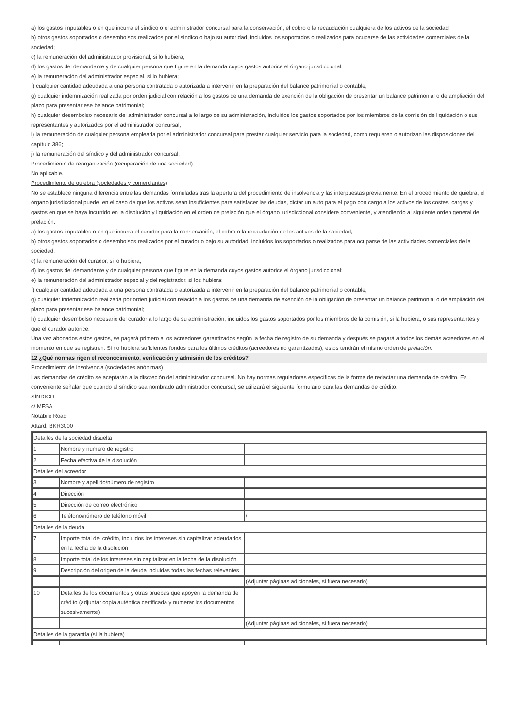a) los gastos imputables o en que incurra el síndico o el administrador concursal para la conservación, el cobro o la recaudación cualquiera de los activos de la sociedad;
b) otros gastos soportados o desembolsos realizados por el síndico o bajo su autoridad, incluidos los soportados o realizados para ocuparse de las actividades comerciales de la sociedad;
c) la remuneración del administrador provisional, si lo hubiera;
d) los gastos del demandante y de cualquier persona que figure en la demanda cuyos gastos autorice el órgano jurisdiccional;
e) la remuneración del administrador especial, si lo hubiera;
f) cualquier cantidad adeudada a una persona contratada o autorizada a intervenir en la preparación del balance patrimonial o contable;
g) cualquier indemnización realizada por orden judicial con relación a los gastos de una demanda de exención de la obligación de presentar un balance patrimonial o de ampliación del plazo para presentar ese balance patrimonial;
h) cualquier desembolso necesario del administrador concursal a lo largo de su administración, incluidos los gastos soportados por los miembros de la comisión de liquidación o sus representantes y autorizados por el administrador concursal;
i) la remuneración de cualquier persona empleada por el administrador concursal para prestar cualquier servicio para la sociedad, como requieren o autorizan las disposiciones del capítulo 386;
j) la remuneración del síndico y del administrador concursal.
Procedimiento de reorganización (recuperación de una sociedad)
No aplicable.
Procedimiento de quiebra (sociedades y comerciantes)
No se establece ninguna diferencia entre las demandas formuladas tras la apertura del procedimiento de insolvencia y las interpuestas previamente. En el procedimiento de quiebra, el órgano jurisdiccional puede, en el caso de que los activos sean insuficientes para satisfacer las deudas, dictar un auto para el pago con cargo a los activos de los costes, cargas y gastos en que se haya incurrido en la disolución y liquidación en el orden de prelación que el órgano jurisdiccional considere conveniente, y atendiendo al siguiente orden general de prelación:
a) los gastos imputables o en que incurra el curador para la conservación, el cobro o la recaudación de los activos de la sociedad;
b) otros gastos soportados o desembolsos realizados por el curador o bajo su autoridad, incluidos los soportados o realizados para ocuparse de las actividades comerciales de la sociedad;
c) la remuneración del curador, si lo hubiera;
d) los gastos del demandante y de cualquier persona que figure en la demanda cuyos gastos autorice el órgano jurisdiccional;
e) la remuneración del administrador especial y del registrador, si los hubiera;
f) cualquier cantidad adeudada a una persona contratada o autorizada a intervenir en la preparación del balance patrimonial o contable;
g) cualquier indemnización realizada por orden judicial con relación a los gastos de una demanda de exención de la obligación de presentar un balance patrimonial o de ampliación del plazo para presentar ese balance patrimonial;
h) cualquier desembolso necesario del curador a lo largo de su administración, incluidos los gastos soportados por los miembros de la comisión, si la hubiera, o sus representantes y que el curador autorice.
Una vez abonados estos gastos, se pagará primero a los acreedores garantizados según la fecha de registro de su demanda y después se pagará a todos los demás acreedores en el momento en que se registren. Si no hubiera suficientes fondos para los últimos créditos (acreedores no garantizados), estos tendrán el mismo orden de prelación.
12 ¿Qué normas rigen el reconocimiento, verificación y admisión de los créditos?
Procedimiento de insolvencia (sociedades anónimas)
Las demandas de crédito se aceptarán a la discreción del administrador concursal. No hay normas reguladoras específicas de la forma de redactar una demanda de crédito. Es conveniente señalar que cuando el síndico sea nombrado administrador concursal, se utilizará el siguiente formulario para las demandas de crédito:
SÍNDICO
c/ MFSA
Notabile Road
Attard, BKR3000
| Detalles de la sociedad disuelta | | |
| 1 | Nombre y número de registro | |
| 2 | Fecha efectiva de la disolución | |
| Detalles del acreedor | | |
| 3 | Nombre y apellido/número de registro | |
| 4 | Dirección | |
| 5 | Dirección de correo electrónico | |
| 6 | Teléfono/número de teléfono móvil | / |
| Detalles de la deuda | | |
| 7 | Importe total del crédito, incluidos los intereses sin capitalizar adeudados en la fecha de la disolución | |
| 8 | Importe total de los intereses sin capitalizar en la fecha de la disolución | |
| 9 | Descripción del origen de la deuda incluidas todas las fechas relevantes | |
| | | (Adjuntar páginas adicionales, si fuera necesario) |
| 10 | Detalles de los documentos y otras pruebas que apoyen la demanda de crédito (adjuntar copia auténtica certificada y numerar los documentos sucesivamente) | |
| | | (Adjuntar páginas adicionales, si fuera necesario) |
| Detalles de la garantía (si la hubiera) | | |